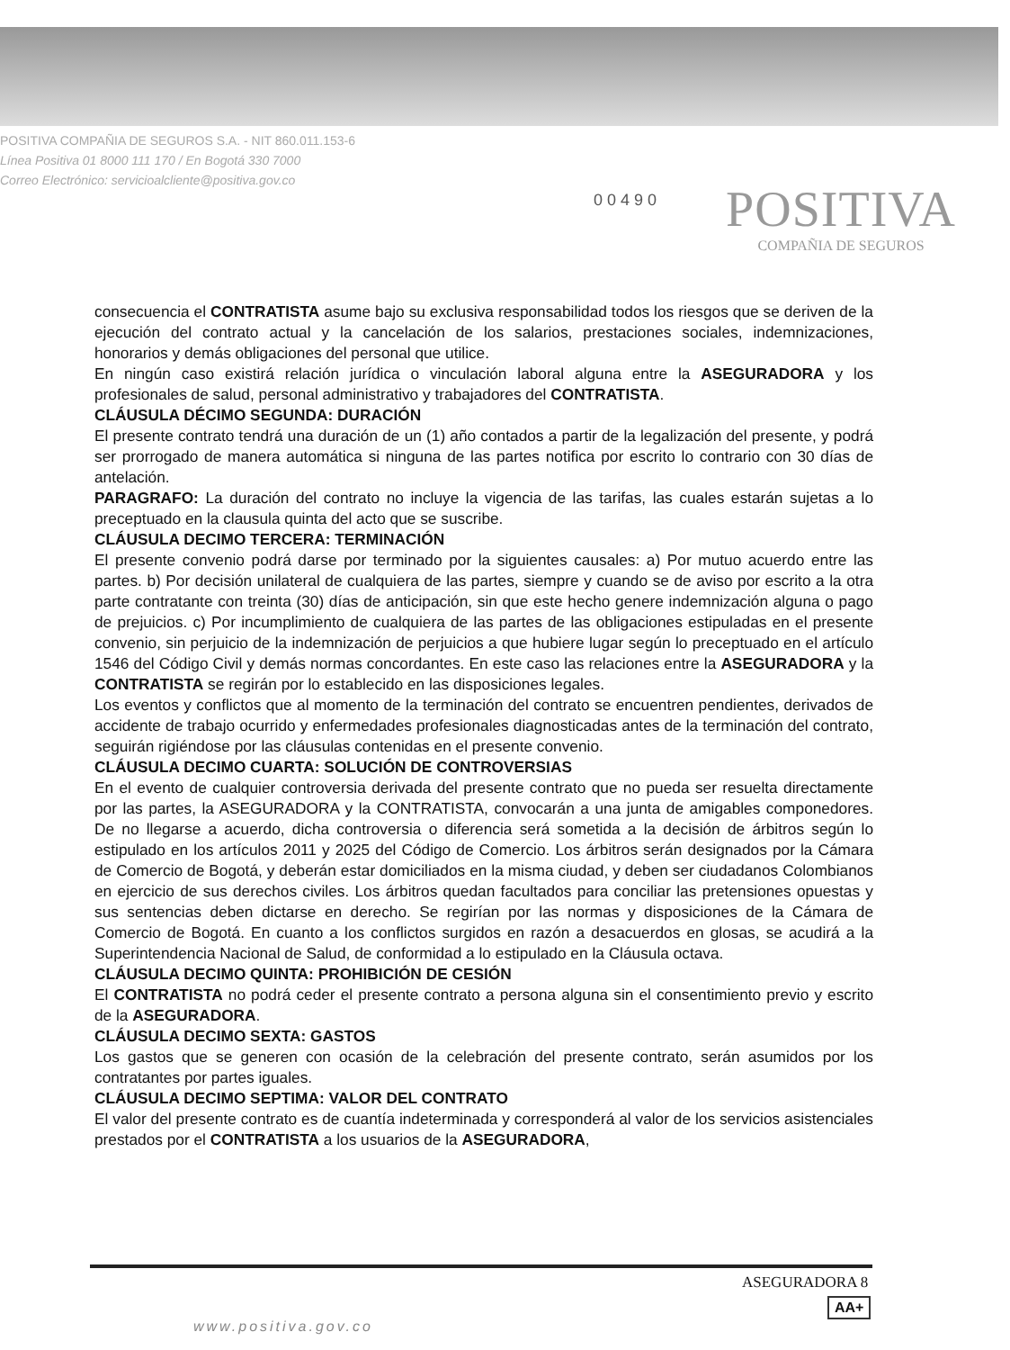POSITIVA COMPAÑIA DE SEGUROS S.A. - NIT 860.011.153-6
Línea Positiva 01 8000 111 170 / En Bogotá 330 7000
Correo Electrónico: servicioalcliente@positiva.gov.co
0 0 4 9 0
POSITIVA
COMPAÑIA DE SEGUROS
consecuencia el CONTRATISTA asume bajo su exclusiva responsabilidad todos los riesgos que se deriven de la ejecución del contrato actual y la cancelación de los salarios, prestaciones sociales, indemnizaciones, honorarios y demás obligaciones del personal que utilice.
En ningún caso existirá relación jurídica o vinculación laboral alguna entre la ASEGURADORA y los profesionales de salud, personal administrativo y trabajadores del CONTRATISTA.
CLÁUSULA DÉCIMO SEGUNDA: DURACIÓN
El presente contrato tendrá una duración de un (1) año contados a partir de la legalización del presente, y podrá ser prorrogado de manera automática si ninguna de las partes notifica por escrito lo contrario con 30 días de antelación.
PARAGRAFO: La duración del contrato no incluye la vigencia de las tarifas, las cuales estarán sujetas a lo preceptuado en la clausula quinta del acto que se suscribe.
CLÁUSULA DECIMO TERCERA: TERMINACIÓN
El presente convenio podrá darse por terminado por la siguientes causales: a) Por mutuo acuerdo entre las partes. b) Por decisión unilateral de cualquiera de las partes, siempre y cuando se de aviso por escrito a la otra parte contratante con treinta (30) días de anticipación, sin que este hecho genere indemnización alguna o pago de prejuicios. c) Por incumplimiento de cualquiera de las partes de las obligaciones estipuladas en el presente convenio, sin perjuicio de la indemnización de perjuicios a que hubiere lugar según lo preceptuado en el artículo 1546 del Código Civil y demás normas concordantes. En este caso las relaciones entre la ASEGURADORA y la CONTRATISTA se regirán por lo establecido en las disposiciones legales.
Los eventos y conflictos que al momento de la terminación del contrato se encuentren pendientes, derivados de accidente de trabajo ocurrido y enfermedades profesionales diagnosticadas antes de la terminación del contrato, seguirán rigiéndose por las cláusulas contenidas en el presente convenio.
CLÁUSULA DECIMO CUARTA: SOLUCIÓN DE CONTROVERSIAS
En el evento de cualquier controversia derivada del presente contrato que no pueda ser resuelta directamente por las partes, la ASEGURADORA y la CONTRATISTA, convocarán a una junta de amigables componedores. De no llegarse a acuerdo, dicha controversia o diferencia será sometida a la decisión de árbitros según lo estipulado en los artículos 2011 y 2025 del Código de Comercio. Los árbitros serán designados por la Cámara de Comercio de Bogotá, y deberán estar domiciliados en la misma ciudad, y deben ser ciudadanos Colombianos en ejercicio de sus derechos civiles. Los árbitros quedan facultados para conciliar las pretensiones opuestas y sus sentencias deben dictarse en derecho. Se regirían por las normas y disposiciones de la Cámara de Comercio de Bogotá. En cuanto a los conflictos surgidos en razón a desacuerdos en glosas, se acudirá a la Superintendencia Nacional de Salud, de conformidad a lo estipulado en la Cláusula octava.
CLÁUSULA DECIMO QUINTA: PROHIBICIÓN DE CESIÓN
El CONTRATISTA no podrá ceder el presente contrato a persona alguna sin el consentimiento previo y escrito de la ASEGURADORA.
CLÁUSULA DECIMO SEXTA: GASTOS
Los gastos que se generen con ocasión de la celebración del presente contrato, serán asumidos por los contratantes por partes iguales.
CLÁUSULA DECIMO SEPTIMA: VALOR DEL CONTRATO
El valor del presente contrato es de cuantía indeterminada y corresponderá al valor de los servicios asistenciales prestados por el CONTRATISTA a los usuarios de la ASEGURADORA,
ASEGURADORA 8
AA+
www.positiva.gov.co